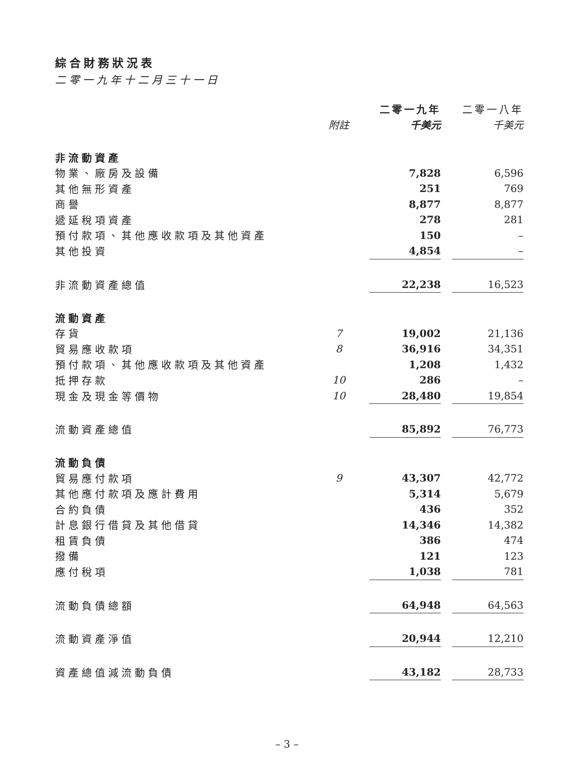綜合財務狀況表
二零一九年十二月三十一日
| | | 二零一九年 | | 二零一八年 |
| --- | --- | --- | --- | --- |
| | 附註 | 千美元 | | 千美元 |
| 非流動資產 | | | | |
| 物業、廠房及設備 | | 7,828 | | 6,596 |
| 其他無形資產 | | 251 | | 769 |
| 商譽 | | 8,877 | | 8,877 |
| 遞延稅項資產 | | 278 | | 281 |
| 預付款項、其他應收款項及其他資產 | | 150 | | – |
| 其他投資 | | 4,854 | | – |
| 非流動資產總值 | | 22,238 | | 16,523 |
| 流動資產 | | | | |
| 存貨 | 7 | 19,002 | | 21,136 |
| 貿易應收款項 | 8 | 36,916 | | 34,351 |
| 預付款項、其他應收款項及其他資產 | | 1,208 | | 1,432 |
| 抵押存款 | 10 | 286 | | – |
| 現金及現金等價物 | 10 | 28,480 | | 19,854 |
| 流動資產總值 | | 85,892 | | 76,773 |
| 流動負債 | | | | |
| 貿易應付款項 | 9 | 43,307 | | 42,772 |
| 其他應付款項及應計費用 | | 5,314 | | 5,679 |
| 合約負債 | | 436 | | 352 |
| 計息銀行借貸及其他借貸 | | 14,346 | | 14,382 |
| 租賃負債 | | 386 | | 474 |
| 撥備 | | 121 | | 123 |
| 應付稅項 | | 1,038 | | 781 |
| 流動負債總額 | | 64,948 | | 64,563 |
| 流動資產淨值 | | 20,944 | | 12,210 |
| 資產總值減流動負債 | | 43,182 | | 28,733 |
– 3 –